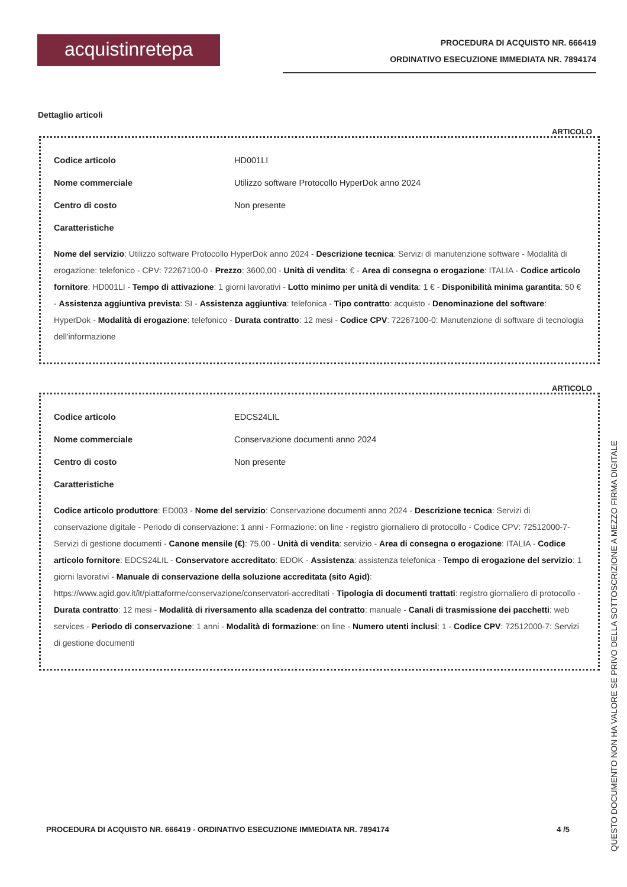acquistinretepa
PROCEDURA DI ACQUISTO NR. 666419
ORDINATIVO ESECUZIONE IMMEDIATA NR. 7894174
Dettaglio articoli
ARTICOLO
Codice articolo HD001LI
Nome commerciale Utilizzo software Protocollo HyperDok anno 2024
Centro di costo Non presente
Caratteristiche
Nome del servizio: Utilizzo software Protocollo HyperDok anno 2024 - Descrizione tecnica: Servizi di manutenzione software - Modalità di erogazione: telefonico - CPV: 72267100-0 - Prezzo: 3600,00 - Unità di vendita: € - Area di consegna o erogazione: ITALIA - Codice articolo fornitore: HD001LI - Tempo di attivazione: 1 giorni lavorativi - Lotto minimo per unità di vendita: 1 € - Disponibilità minima garantita: 50 € - Assistenza aggiuntiva prevista: SI - Assistenza aggiuntiva: telefonica - Tipo contratto: acquisto - Denominazione del software: HyperDok - Modalità di erogazione: telefonico - Durata contratto: 12 mesi - Codice CPV: 72267100-0: Manutenzione di software di tecnologia dell'informazione
ARTICOLO
Codice articolo EDCS24LIL
Nome commerciale Conservazione documenti anno 2024
Centro di costo Non presente
Caratteristiche
Codice articolo produttore: ED003 - Nome del servizio: Conservazione documenti anno 2024 - Descrizione tecnica: Servizi di conservazione digitale - Periodo di conservazione: 1 anni - Formazione: on line - registro giornaliero di protocollo - Codice CPV: 72512000-7-Servizi di gestione documenti - Canone mensile (€): 75,00 - Unità di vendita: servizio - Area di consegna o erogazione: ITALIA - Codice articolo fornitore: EDCS24LIL - Conservatore accreditato: EDOK - Assistenza: assistenza telefonica - Tempo di erogazione del servizio: 1 giorni lavorativi - Manuale di conservazione della soluzione accreditata (sito Agid): https://www.agid.gov.it/it/piattaforme/conservazione/conservatori-accreditati - Tipologia di documenti trattati: registro giornaliero di protocollo - Durata contratto: 12 mesi - Modalità di riversamento alla scadenza del contratto: manuale - Canali di trasmissione dei pacchetti: web services - Periodo di conservazione: 1 anni - Modalità di formazione: on line - Numero utenti inclusi: 1 - Codice CPV: 72512000-7: Servizi di gestione documenti
PROCEDURA DI ACQUISTO NR. 666419 - ORDINATIVO ESECUZIONE IMMEDIATA NR. 7894174 4 /5
QUESTO DOCUMENTO NON HA VALORE SE PRIVO DELLA SOTTOSCRIZIONE A MEZZO FIRMA DIGITALE